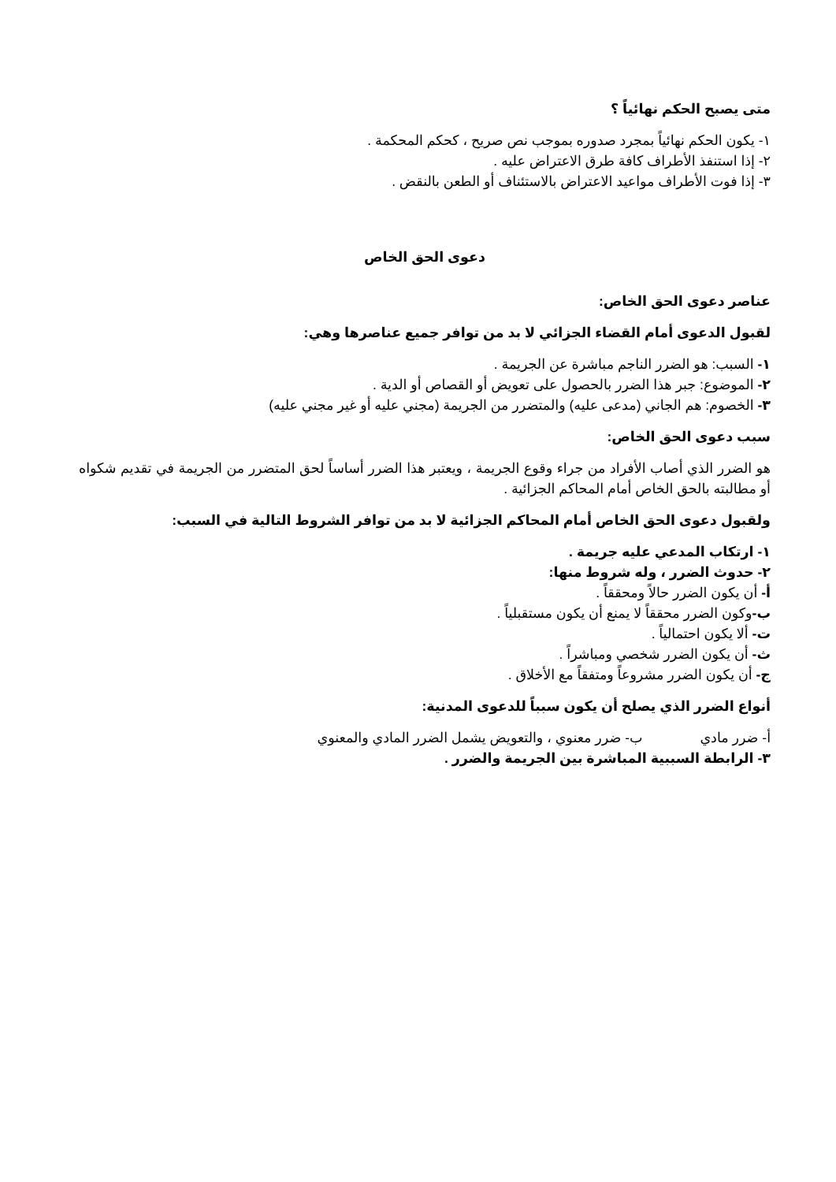متى يصبح الحكم نهائياً ؟
١- يكون الحكم نهائياً بمجرد صدوره بموجب نص صريح ، كحكم المحكمة .
٢- إذا استنفذ الأطراف كافة طرق الاعتراض عليه .
٣- إذا فوت الأطراف مواعيد الاعتراض بالاستئناف أو الطعن بالنقض .
دعوى الحق الخاص
عناصر دعوى الحق الخاص:
لقبول الدعوى أمام القضاء الجزائي لا بد من توافر جميع عناصرها وهي:
١- السبب: هو الضرر الناجم مباشرة عن الجريمة .
٢- الموضوع: جبر هذا الضرر بالحصول على تعويض أو القصاص أو الدية .
٣- الخصوم: هم الجاني (مدعى عليه) والمتضرر من الجريمة (مجني عليه أو غير مجني عليه)
سبب دعوى الحق الخاص:
هو الضرر الذي أصاب الأفراد من جراء وقوع الجريمة ، ويعتبر هذا الضرر أساساً لحق المتضرر من الجريمة في تقديم شكواه أو مطالبته بالحق الخاص أمام المحاكم الجزائية .
ولقبول دعوى الحق الخاص أمام المحاكم الجزائية لا بد من توافر الشروط التالية في السبب:
١- ارتكاب المدعي عليه جريمة .
٢- حدوث الضرر ، وله شروط منها:
أ- أن يكون الضرر حالاً ومحققاً .
ب-وكون الضرر محققاً لا يمنع أن يكون مستقبلياً .
ت- ألا يكون احتمالياً .
ث- أن يكون الضرر شخصي ومباشراً .
ج- أن يكون الضرر مشروعاً ومتفقاً مع الأخلاق .
أنواع الضرر الذي يصلح أن يكون سبباً للدعوى المدنية:
أ- ضرر مادي ب- ضرر معنوي ، والتعويض يشمل الضرر المادي والمعنوي
٣- الرابطة السببية المباشرة بين الجريمة والضرر .